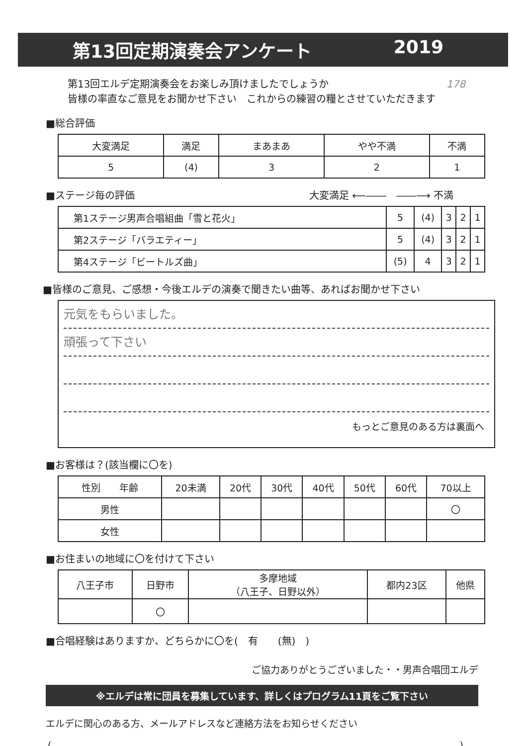第13回定期演奏会アンケート 2019
第13回エルデ定期演奏会をお楽しみ頂けましたでしょうか 178
皆様の率直なご意見をお聞かせ下さい　これからの練習の糧とさせていただきます
■総合評価
| 大変満足 | 満足 | まあまあ | やや不満 | 不満 |
| --- | --- | --- | --- | --- |
| 5 | (4) | 3 | 2 | 1 |
■ステージ毎の評価 大変満足 ⟵――　――⟶ 不満
| 第1ステージ男声合唱組曲「雪と花火」 | 5 | (4) | 3 | 2 | 1 |
| 第2ステージ「バラエティー」 | 5 | (4) | 3 | 2 | 1 |
| 第4ステージ「ビートルズ曲」 | (5) | 4 | 3 | 2 | 1 |
■皆様のご意見、ご感想・今後エルデの演奏で聞きたい曲等、あればお聞かせ下さい
元気をもらいました。
頑張って下さい
もっとご意見のある方は裏面へ
■お客様は？(該当欄に〇を)
| 性別 年齢 | 20未満 | 20代 | 30代 | 40代 | 50代 | 60代 | 70以上 |
| 男性 | | | | | | | 〇 |
| 女性 | | | | | | | |
■お住まいの地域に〇を付けて下さい
| 八王子市 | 日野市 | 多摩地域 （八王子、日野以外） | 都内23区 | 他県 |
| | 〇 | | | |
■合唱経験はありますか、どちらかに〇を(　有　　(無)　)
ご協力ありがとうございました・・男声合唱団エルデ
※エルデは常に団員を募集しています、詳しくはプログラム11頁をご覧下さい
エルデに関心のある方、メールアドレスなど連絡方法をお知らせください
()